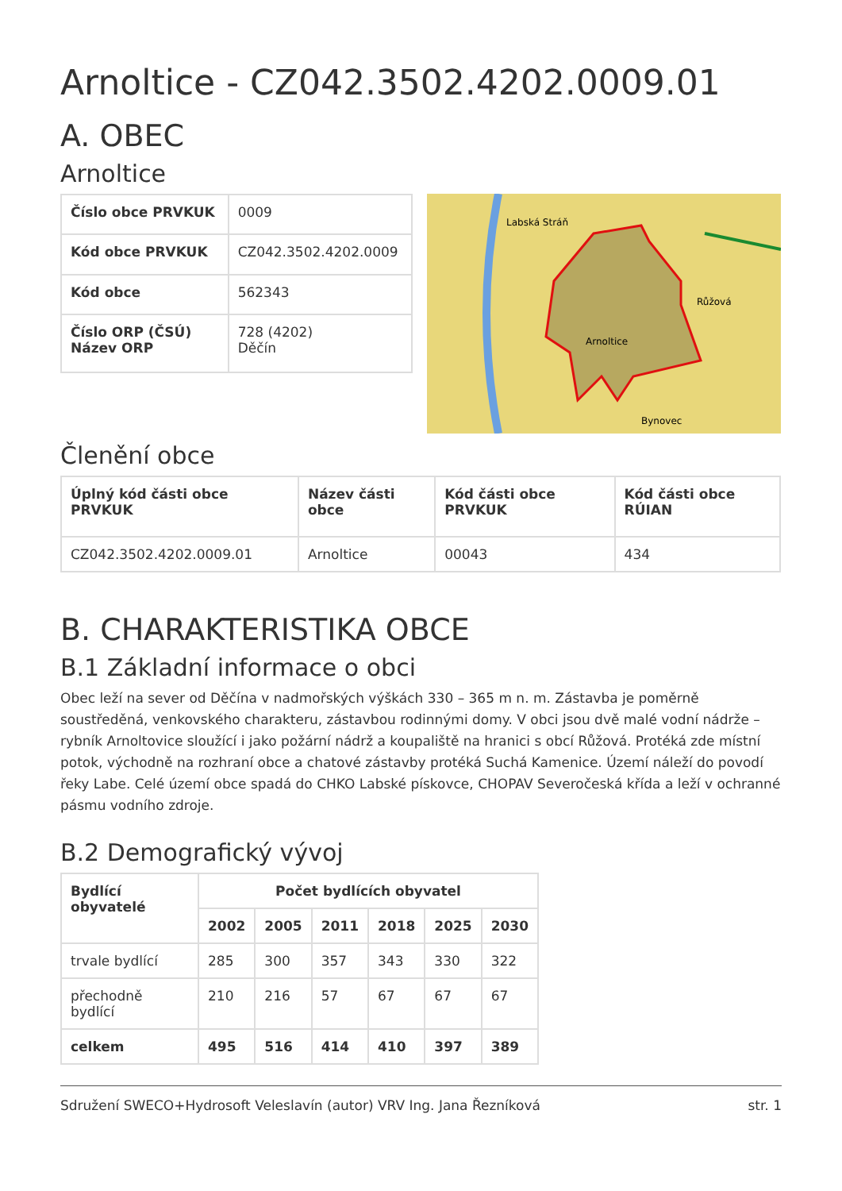Arnoltice - CZ042.3502.4202.0009.01
A. OBEC
Arnoltice
| Číslo obce PRVKUK | 0009 |
| Kód obce PRVKUK | CZ042.3502.4202.0009 |
| Kód obce | 562343 |
| Číslo ORP (ČSÚ) Název ORP | 728 (4202) Děčín |
Labská Stráň
Arnoltice
Růžová
Bynovec
Členění obce
| Úplný kód části obce PRVKUK | Název části obce | Kód části obce PRVKUK | Kód části obce RÚIAN |
| --- | --- | --- | --- |
| CZ042.3502.4202.0009.01 | Arnoltice | 00043 | 434 |
B. CHARAKTERISTIKA OBCE
B.1 Základní informace o obci
Obec leží na sever od Děčína v nadmořských výškách 330 – 365 m n. m. Zástavba je poměrně soustředěná, venkovského charakteru, zástavbou rodinnými domy. V obci jsou dvě malé vodní nádrže – rybník Arnoltovice sloužící i jako požární nádrž a koupaliště na hranici s obcí Růžová. Protéká zde místní potok, východně na rozhraní obce a chatové zástavby protéká Suchá Kamenice. Území náleží do povodí řeky Labe. Celé území obce spadá do CHKO Labské pískovce, CHOPAV Severočeská křída a leží v ochranné pásmu vodního zdroje.
B.2 Demografický vývoj
| Bydlící obyvatelé | Počet bydlících obyvatel | | | | | |
| --- | --- | --- | --- | --- | --- | --- |
| | 2002 | 2005 | 2011 | 2018 | 2025 | 2030 |
| trvale bydlící | 285 | 300 | 357 | 343 | 330 | 322 |
| přechodně bydlící | 210 | 216 | 57 | 67 | 67 | 67 |
| celkem | 495 | 516 | 414 | 410 | 397 | 389 |
Sdružení SWECO+Hydrosoft Veleslavín (autor) VRV Ing. Jana Řezníková str. 1